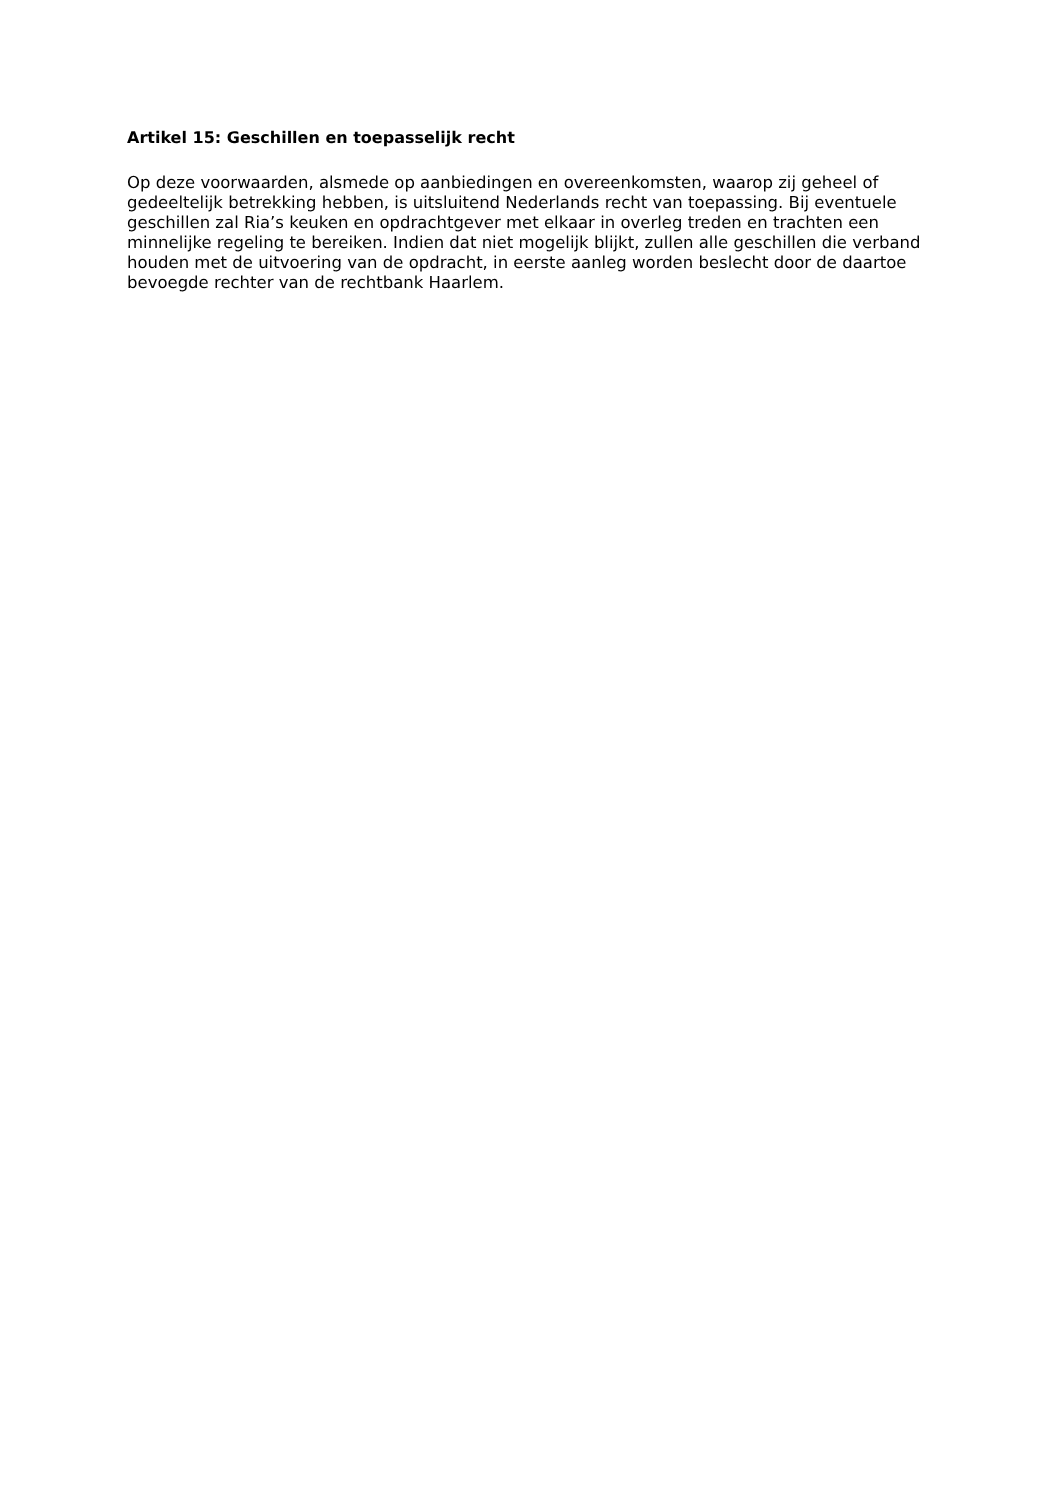Artikel 15: Geschillen en toepasselijk recht
Op deze voorwaarden, alsmede op aanbiedingen en overeenkomsten, waarop zij geheel of gedeeltelijk betrekking hebben, is uitsluitend Nederlands recht van toepassing. Bij eventuele geschillen zal Ria’s keuken en opdrachtgever met elkaar in overleg treden en trachten een minnelijke regeling te bereiken. Indien dat niet mogelijk blijkt, zullen alle geschillen die verband houden met de uitvoering van de opdracht, in eerste aanleg worden beslecht door de daartoe bevoegde rechter van de rechtbank Haarlem.